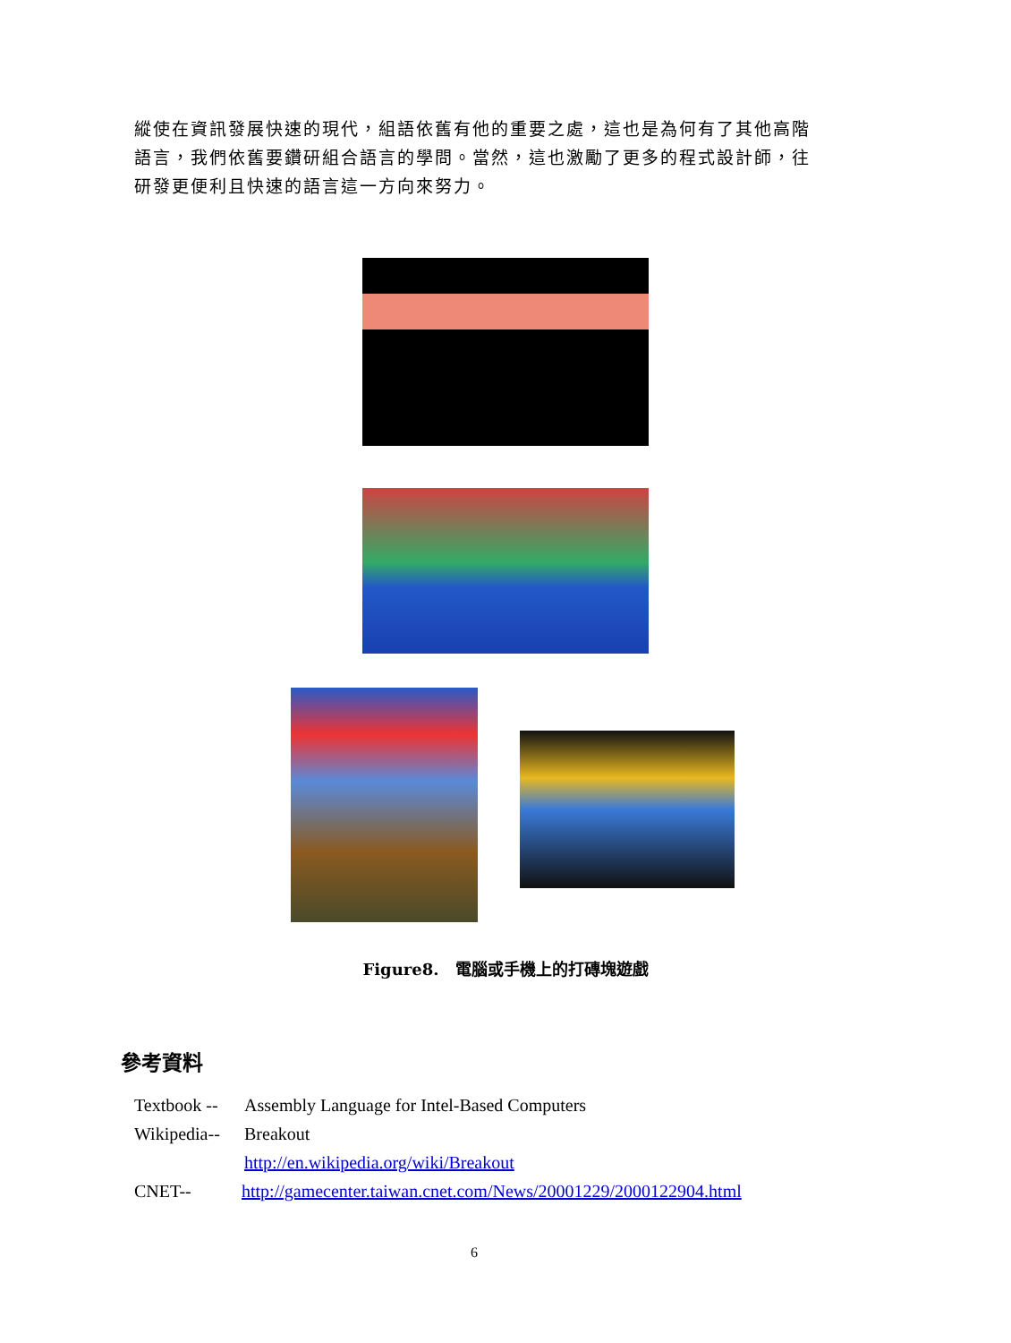縱使在資訊發展快速的現代，組語依舊有他的重要之處，這也是為何有了其他高階語言，我們依舊要鑽研組合語言的學問。當然，這也激勵了更多的程式設計師，往研發更便利且快速的語言這一方向來努力。
Figure8.　電腦或手機上的打磚塊遊戲
參考資料
Textbook -- Assembly Language for Intel-Based Computers
Wikipedia-- Breakout
http://en.wikipedia.org/wiki/Breakout
CNET-- http://gamecenter.taiwan.cnet.com/News/20001229/2000122904.html
6